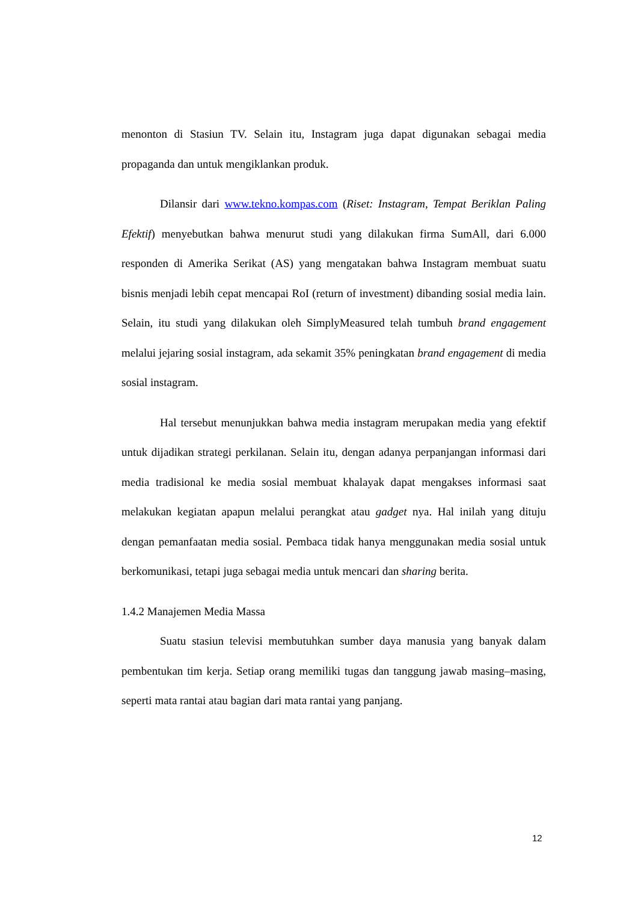menonton di Stasiun TV. Selain itu, Instagram juga dapat digunakan sebagai media propaganda dan untuk mengiklankan produk.
Dilansir dari www.tekno.kompas.com (Riset: Instagram, Tempat Beriklan Paling Efektif) menyebutkan bahwa menurut studi yang dilakukan firma SumAll, dari 6.000 responden di Amerika Serikat (AS) yang mengatakan bahwa Instagram membuat suatu bisnis menjadi lebih cepat mencapai RoI (return of investment) dibanding sosial media lain. Selain, itu studi yang dilakukan oleh SimplyMeasured telah tumbuh brand engagement melalui jejaring sosial instagram, ada sekamit 35% peningkatan brand engagement di media sosial instagram.
Hal tersebut menunjukkan bahwa media instagram merupakan media yang efektif untuk dijadikan strategi perkilanan. Selain itu, dengan adanya perpanjangan informasi dari media tradisional ke media sosial membuat khalayak dapat mengakses informasi saat melakukan kegiatan apapun melalui perangkat atau gadget nya. Hal inilah yang dituju dengan pemanfaatan media sosial. Pembaca tidak hanya menggunakan media sosial untuk berkomunikasi, tetapi juga sebagai media untuk mencari dan sharing berita.
1.4.2 Manajemen Media Massa
Suatu stasiun televisi membutuhkan sumber daya manusia yang banyak dalam pembentukan tim kerja. Setiap orang memiliki tugas dan tanggung jawab masing–masing, seperti mata rantai atau bagian dari mata rantai yang panjang.
12